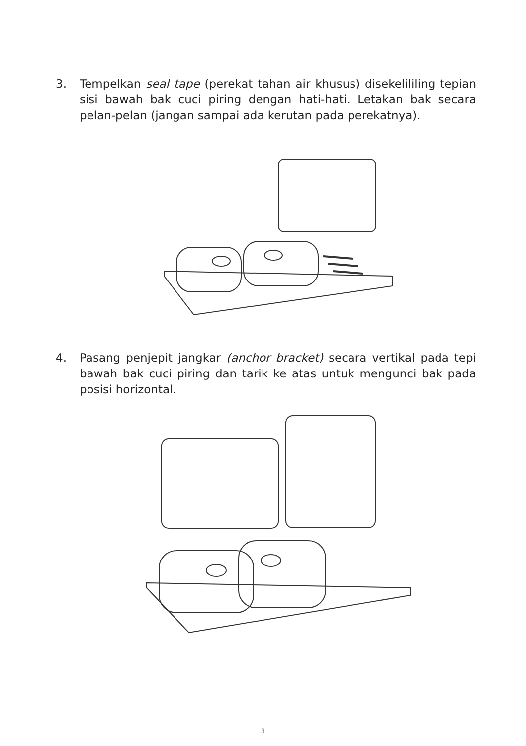3. Tempelkan seal tape (perekat tahan air khusus) disekelililing tepian sisi bawah bak cuci piring dengan hati-hati. Letakan bak secara pelan-pelan (jangan sampai ada kerutan pada perekatnya).
4. Pasang penjepit jangkar (anchor bracket) secara vertikal pada tepi bawah bak cuci piring dan tarik ke atas untuk mengunci bak pada posisi horizontal.
3